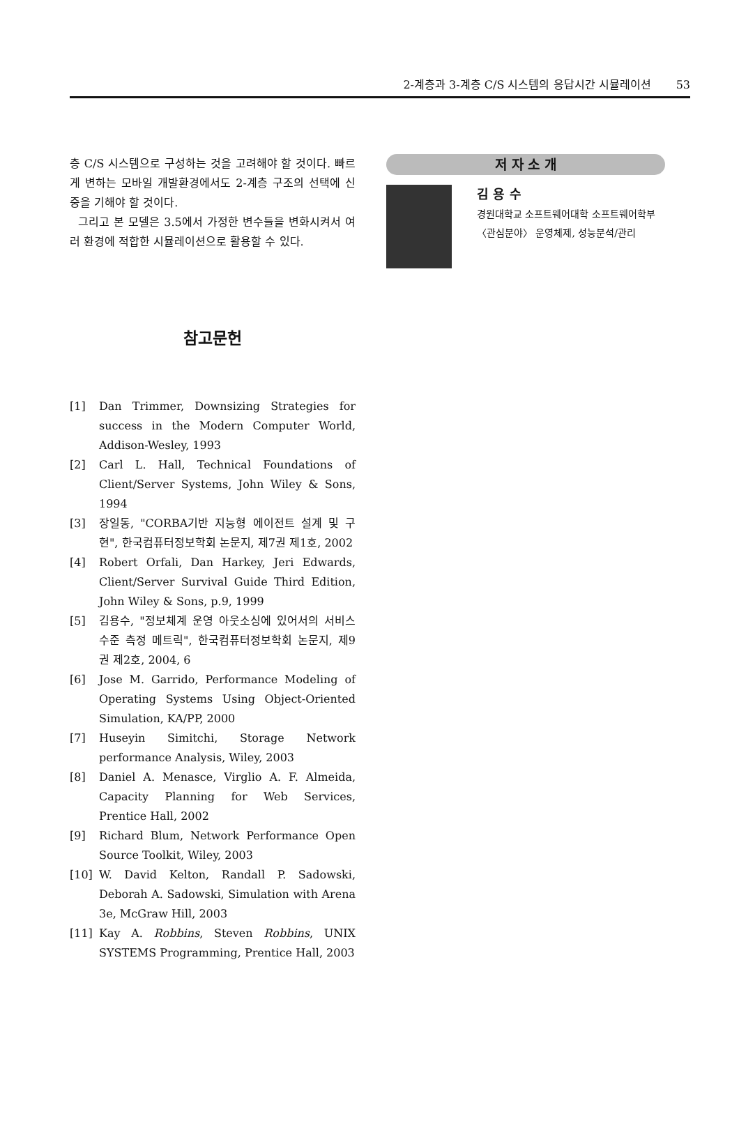2-계층과 3-계층 C/S 시스템의 응답시간 시뮬레이션 53
층 C/S 시스템으로 구성하는 것을 고려해야 할 것이다. 빠르게 변하는 모바일 개발환경에서도 2-계층 구조의 선택에 신중을 기해야 할 것이다.
그리고 본 모델은 3.5에서 가정한 변수들을 변화시켜서 여러 환경에 적합한 시뮬레이션으로 활용할 수 있다.
참고문헌
[1] Dan Trimmer, Downsizing Strategies for success in the Modern Computer World, Addison-Wesley, 1993
[2] Carl L. Hall, Technical Foundations of Client/Server Systems, John Wiley & Sons, 1994
[3] 장일동, "CORBA기반 지능형 에이전트 설계 및 구현", 한국컴퓨터정보학회 논문지, 제7권 제1호, 2002
[4] Robert Orfali, Dan Harkey, Jeri Edwards, Client/Server Survival Guide Third Edition, John Wiley & Sons, p.9, 1999
[5] 김용수, "정보체계 운영 아웃소싱에 있어서의 서비스 수준 측정 메트릭", 한국컴퓨터정보학회 논문지, 제9권 제2호, 2004, 6
[6] Jose M. Garrido, Performance Modeling of Operating Systems Using Object-Oriented Simulation, KA/PP, 2000
[7] Huseyin Simitchi, Storage Network performance Analysis, Wiley, 2003
[8] Daniel A. Menasce, Virglio A. F. Almeida, Capacity Planning for Web Services, Prentice Hall, 2002
[9] Richard Blum, Network Performance Open Source Toolkit, Wiley, 2003
[10] W. David Kelton, Randall P. Sadowski, Deborah A. Sadowski, Simulation with Arena 3e, McGraw Hill, 2003
[11] Kay A. Robbins, Steven Robbins, UNIX SYSTEMS Programming, Prentice Hall, 2003
저 자 소 개
김 용 수
경원대학교 소프트웨어대학 소프트웨어학부
〈관심분야〉 운영체제, 성능분석/관리